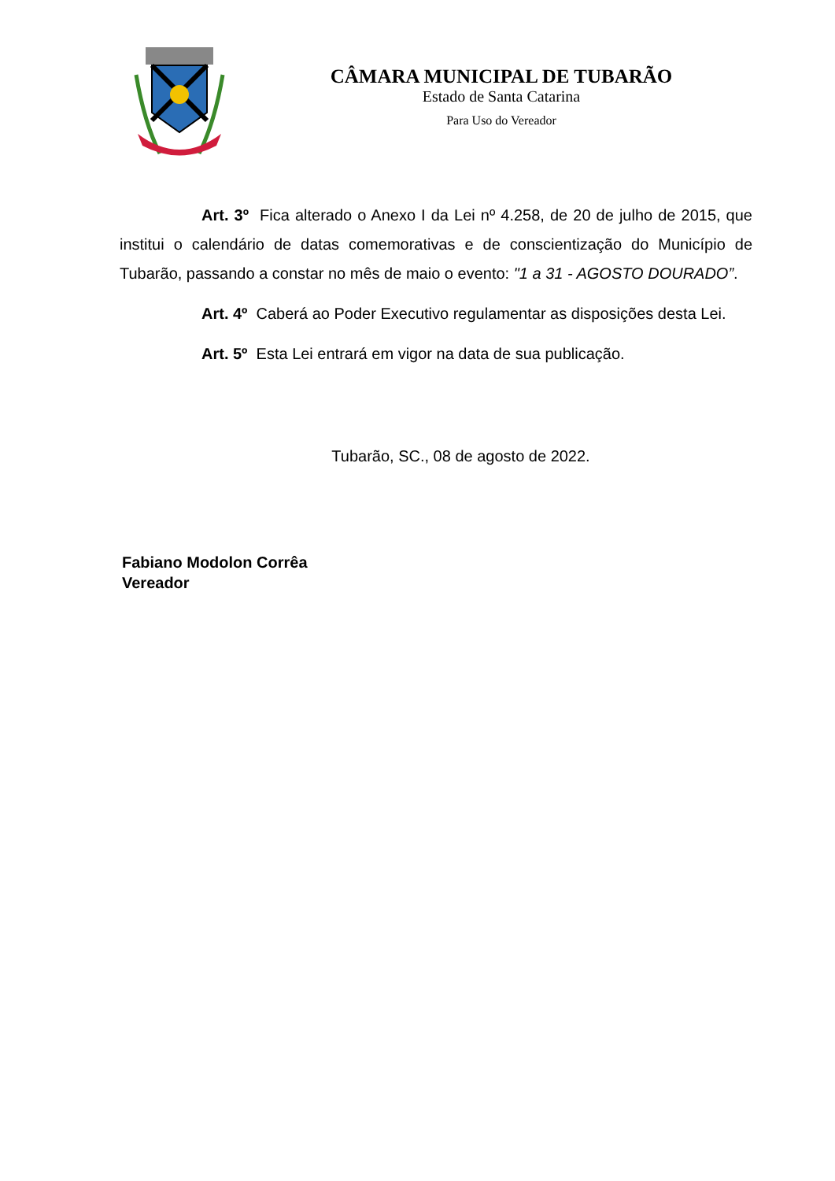CÂMARA MUNICIPAL DE TUBARÃO
Estado de Santa Catarina
Para Uso do Vereador
Art. 3º Fica alterado o Anexo I da Lei nº 4.258, de 20 de julho de 2015, que institui o calendário de datas comemorativas e de conscientização do Município de Tubarão, passando a constar no mês de maio o evento: "1 a 31 - AGOSTO DOURADO”.
Art. 4º Caberá ao Poder Executivo regulamentar as disposições desta Lei.
Art. 5º Esta Lei entrará em vigor na data de sua publicação.
Tubarão, SC., 08 de agosto de 2022.
Fabiano Modolon Corrêa
Vereador